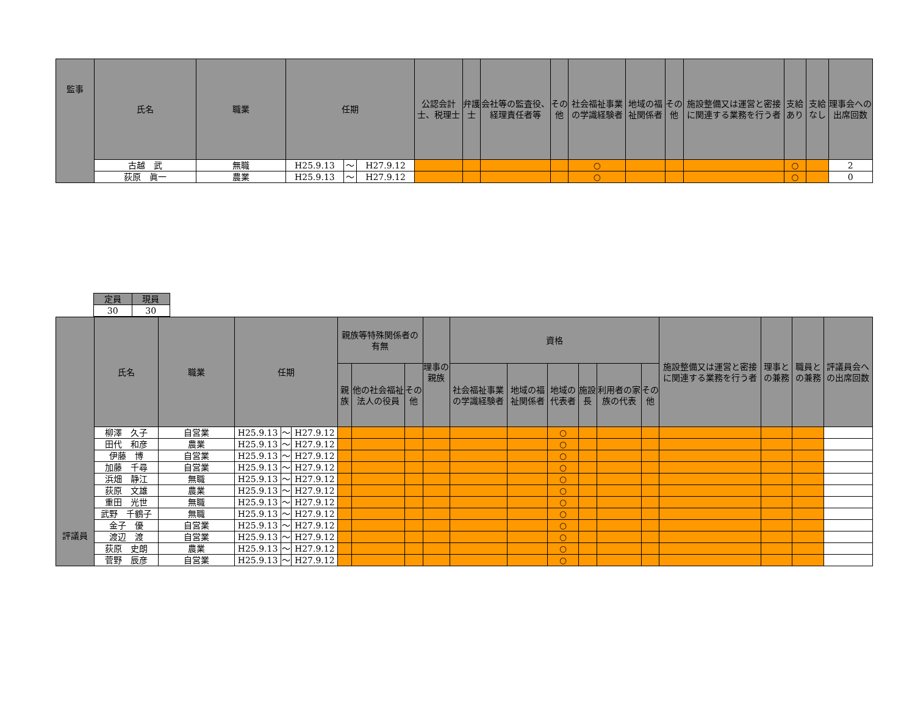| 監事 | 氏名 | 職業 | 任期 | | | 公認会計士、税理士 | 弁護士 | 会社等の監査役、経理責任者等 | その他 | 社会福祉事業の学識経験者 | 地域の福祉関係者 | その他 | 施設整備又は運営と密接に関連する業務を行う者 | 支給あり | 支給なし | 理事会への出席回数 |
| --- | --- | --- | --- | --- | --- | --- | --- | --- | --- | --- | --- | --- | --- | --- | --- | --- |
| | 古越 武 | 無職 | H25.9.13 | ～ | H27.9.12 | | | | | ○ | | | | ○ | | 2 |
| | 荻原 眞一 | 農業 | H25.9.13 | ～ | H27.9.12 | | | | | ○ | | | | ○ | | 0 |
| 定員 | 現員 |
| --- | --- |
| 30 | 30 |
| 評議員 | 氏名 | 職業 | 任期 | | | 親族等特殊関係者の有無 | | | 理事の親族 | 資格 | | | | | | 施設整備又は運営と密接に関連する業務を行う者 | 理事との兼務 | 職員との兼務 | 評議員会への出席回数 |
| --- | --- | --- | --- | --- | --- | --- | --- | --- | --- | --- | --- | --- | --- | --- | --- | --- | --- | --- | --- |
| | | | | | | 親族 | 他の社会福祉法人の役員 | その他 | | 社会福祉事業の学識経験者 | 地域の福祉関係者 | 地域の代表者 | 施設長 | 利用者の家族の代表 | その他 | | | | |
| | 柳澤 久子 | 自営業 | H25.9.13 | ～ | H27.9.12 | | | | | | | ○ | | | | | | | |
| | 田代 和彦 | 農業 | H25.9.13 | ～ | H27.9.12 | | | | | | | ○ | | | | | | | |
| | 伊藤 博 | 自営業 | H25.9.13 | ～ | H27.9.12 | | | | | | | ○ | | | | | | | |
| | 加藤 千尋 | 自営業 | H25.9.13 | ～ | H27.9.12 | | | | | | | ○ | | | | | | | |
| | 浜畑 静江 | 無職 | H25.9.13 | ～ | H27.9.12 | | | | | | | ○ | | | | | | | |
| | 荻原 文雄 | 農業 | H25.9.13 | ～ | H27.9.12 | | | | | | | ○ | | | | | | | |
| | 重田 光世 | 無職 | H25.9.13 | ～ | H27.9.12 | | | | | | | ○ | | | | | | | |
| | 武野 千鶴子 | 無職 | H25.9.13 | ～ | H27.9.12 | | | | | | | ○ | | | | | | | |
| | 金子 優 | 自営業 | H25.9.13 | ～ | H27.9.12 | | | | | | | ○ | | | | | | | |
| | 渡辺 渡 | 自営業 | H25.9.13 | ～ | H27.9.12 | | | | | | | ○ | | | | | | | |
| | 荻原 史朗 | 農業 | H25.9.13 | ～ | H27.9.12 | | | | | | | ○ | | | | | | | |
| | 菅野 辰彦 | 自営業 | H25.9.13 | ～ | H27.9.12 | | | | | | | ○ | | | | | | | |